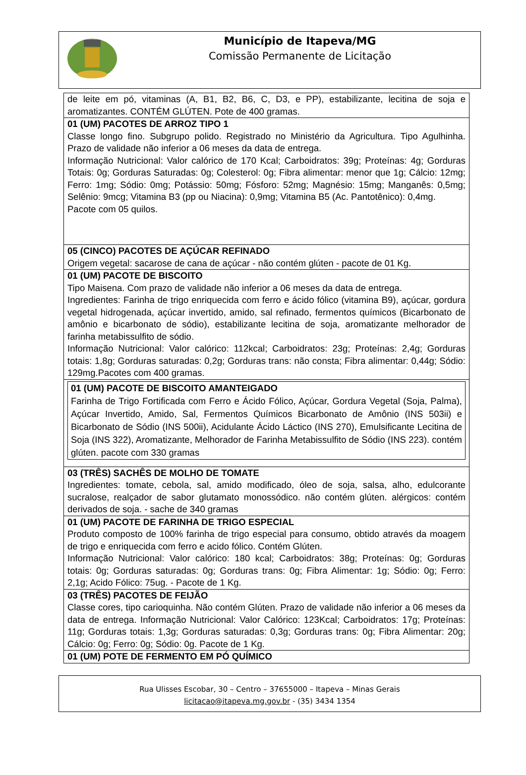Município de Itapeva/MG
Comissão Permanente de Licitação
| de leite em pó, vitaminas (A, B1, B2, B6, C, D3, e PP), estabilizante, lecitina de soja e aromatizantes. CONTÉM GLÚTEN. Pote de 400 gramas. |
| 01 (UM) PACOTES DE ARROZ TIPO 1 Classe longo fino. Subgrupo polido. Registrado no Ministério da Agricultura. Tipo Agulhinha. Prazo de validade não inferior a 06 meses da data de entrega. Informação Nutricional: Valor calórico de 170 Kcal; Carboidratos: 39g; Proteínas: 4g; Gorduras Totais: 0g; Gorduras Saturadas: 0g; Colesterol: 0g; Fibra alimentar: menor que 1g; Cálcio: 12mg; Ferro: 1mg; Sódio: 0mg; Potássio: 50mg; Fósforo: 52mg; Magnésio: 15mg; Manganês: 0,5mg; Selênio: 9mcg; Vitamina B3 (pp ou Niacina): 0,9mg; Vitamina B5 (Ac. Pantotênico): 0,4mg. Pacote com 05 quilos. |
| 05 (CINCO) PACOTES DE AÇÚCAR REFINADO Origem vegetal: sacarose de cana de açúcar - não contém glúten - pacote de 01 Kg. |
| 01 (UM) PACOTE DE BISCOITO Tipo Maisena. Com prazo de validade não inferior a 06 meses da data de entrega. Ingredientes: Farinha de trigo enriquecida com ferro e ácido fólico (vitamina B9), açúcar, gordura vegetal hidrogenada, açúcar invertido, amido, sal refinado, fermentos químicos (Bicarbonato de amônio e bicarbonato de sódio), estabilizante lecitina de soja, aromatizante melhorador de farinha metabissulfito de sódio. Informação Nutricional: Valor calórico: 112kcal; Carboidratos: 23g; Proteínas: 2,4g; Gorduras totais: 1,8g; Gorduras saturadas: 0,2g; Gorduras trans: não consta; Fibra alimentar: 0,44g; Sódio: 129mg.Pacotes com 400 gramas. |
| 01 (UM) PACOTE DE BISCOITO AMANTEIGADO Farinha de Trigo Fortificada com Ferro e Ácido Fólico, Açúcar, Gordura Vegetal (Soja, Palma), Açúcar Invertido, Amido, Sal, Fermentos Químicos Bicarbonato de Amônio (INS 503ii) e Bicarbonato de Sódio (INS 500ii), Acidulante Ácido Láctico (INS 270), Emulsificante Lecitina de Soja (INS 322), Aromatizante, Melhorador de Farinha Metabissulfito de Sódio (INS 223). contém glúten. pacote com 330 gramas |
| 03 (TRÊS) SACHÊS DE MOLHO DE TOMATE Ingredientes: tomate, cebola, sal, amido modificado, óleo de soja, salsa, alho, edulcorante sucralose, realçador de sabor glutamato monossódico. não contém glúten. alérgicos: contém derivados de soja. - sache de 340 gramas |
| 01 (UM) PACOTE DE FARINHA DE TRIGO ESPECIAL Produto composto de 100% farinha de trigo especial para consumo, obtido através da moagem de trigo e enriquecida com ferro e acido fólico. Contém Glúten. Informação Nutricional: Valor calórico: 180 kcal; Carboidratos: 38g; Proteínas: 0g; Gorduras totais: 0g; Gorduras saturadas: 0g; Gorduras trans: 0g; Fibra Alimentar: 1g; Sódio: 0g; Ferro: 2,1g; Acido Fólico: 75ug. - Pacote de 1 Kg. |
| 03 (TRÊS) PACOTES DE FEIJÃO Classe cores, tipo carioquinha. Não contém Glúten. Prazo de validade não inferior a 06 meses da data de entrega. Informação Nutricional: Valor Calórico: 123Kcal; Carboidratos: 17g; Proteínas: 11g; Gorduras totais: 1,3g; Gorduras saturadas: 0,3g; Gorduras trans: 0g; Fibra Alimentar: 20g; Cálcio: 0g; Ferro: 0g; Sódio: 0g. Pacote de 1 Kg. |
| 01 (UM) POTE DE FERMENTO EM PÓ QUÍMICO |
Rua Ulisses Escobar, 30 – Centro – 37655000 – Itapeva – Minas Gerais
licitacao@itapeva.mg.gov.br - (35) 3434 1354